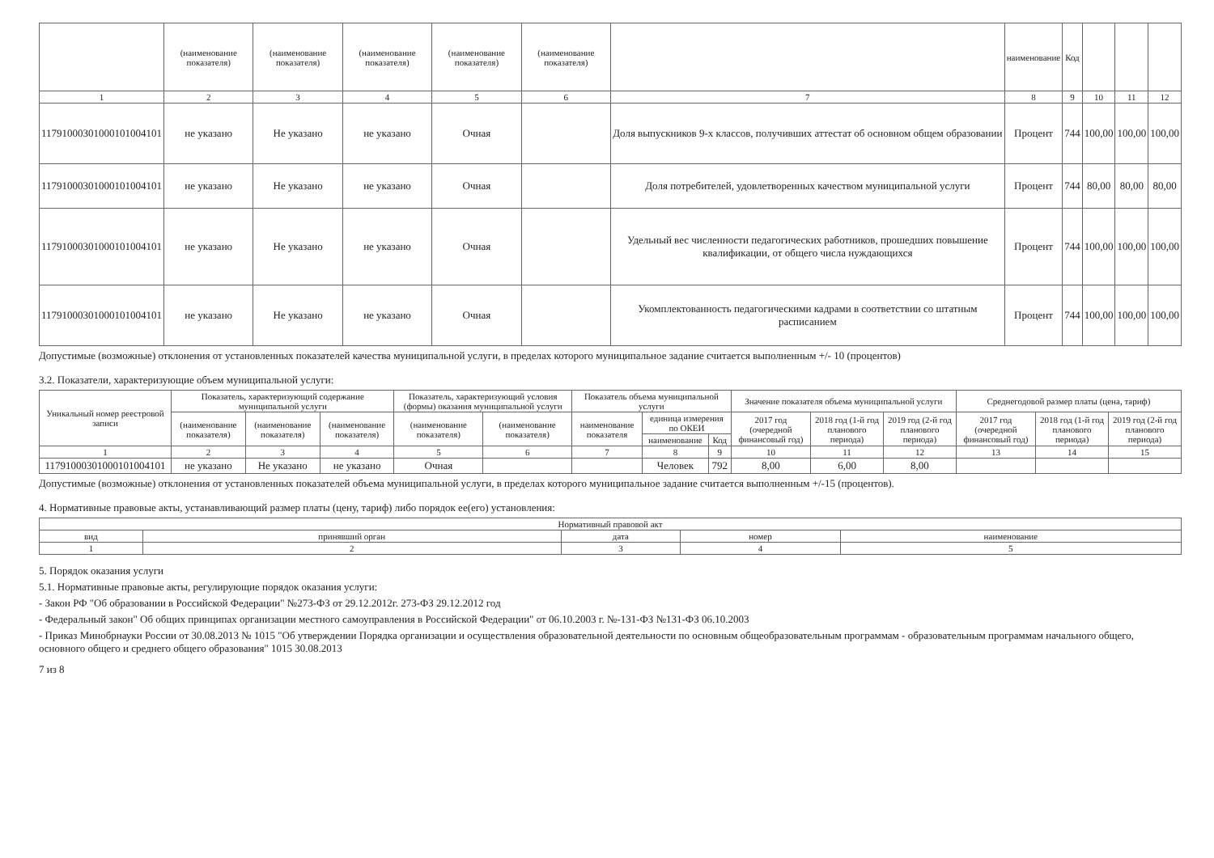| | (наименование показателя) | (наименование показателя) | (наименование показателя) | (наименование показателя) | (наименование показателя) | | наименование | Код | | | |
| 1 | 2 | 3 | 4 | 5 | 6 | 7 | 8 | 9 | 10 | 11 | 12 |
| 11791000301000101004101 | не указано | Не указано | не указано | Очная | | Доля выпускников 9-х классов, получивших аттестат об основном общем образовании | Процент | 744 | 100,00 | 100,00 | 100,00 |
| 11791000301000101004101 | не указано | Не указано | не указано | Очная | | Доля потребителей, удовлетворенных качеством муниципальной услуги | Процент | 744 | 80,00 | 80,00 | 80,00 |
| 11791000301000101004101 | не указано | Не указано | не указано | Очная | | Удельный вес численности педагогических работников, прошедших повышение квалификации, от общего числа нуждающихся | Процент | 744 | 100,00 | 100,00 | 100,00 |
| 11791000301000101004101 | не указано | Не указано | не указано | Очная | | Укомплектованность педагогическими кадрами в соответствии со штатным расписанием | Процент | 744 | 100,00 | 100,00 | 100,00 |
Допустимые (возможные) отклонения от установленных показателей качества муниципальной услуги, в пределах которого муниципальное задание считается выполненным +/- 10 (процентов)
3.2. Показатели, характеризующие объем муниципальной услуги:
| Уникальный номер реестровой записи | Показатель, характеризующий содержание муниципальной услуги | | | Показатель, характеризующий условия (формы) оказания муниципальной услуги | | Показатель объема муниципальной услуги | | | Значение показателя объема муниципальной услуги | | | Среднегодовой размер платы (цена, тариф) | | |
| | (наименование показателя) | (наименование показателя) | (наименование показателя) | (наименование показателя) | (наименование показателя) | наименование показателя | единица измерения по ОКЕИ | | 2017 год (очередной финансовый год) | 2018 год (1-й год планового периода) | 2019 год (2-й год планового периода) | 2017 год (очередной финансовый год) | 2018 год (1-й год планового периода) | 2019 год (2-й год планового периода) |
| | | | | | | | наименование | Код | | | | | | |
| 1 | 2 | 3 | 4 | 5 | 6 | 7 | 8 | 9 | 10 | 11 | 12 | 13 | 14 | 15 |
| 11791000301000101004101 | не указано | Не указано | не указано | Очная | | | Человек | 792 | 8,00 | 6,00 | 8,00 | | | |
Допустимые (возможные) отклонения от установленных показателей объема муниципальной услуги, в пределах которого муниципальное задание считается выполненным +/-15 (процентов).
4. Нормативные правовые акты, устанавливающий размер платы (цену, тариф) либо порядок ее(его) установления:
| Нормативный правовой акт | | | | |
| --- | --- | --- | --- | --- |
| вид | принявший орган | дата | номер | наименование |
| 1 | 2 | 3 | 4 | 5 |
5. Порядок оказания услуги
5.1. Нормативные правовые акты, регулирующие порядок оказания услуги:
- Закон РФ "Об образовании в Российской Федерации" №273-ФЗ от 29.12.2012г. 273-ФЗ 29.12.2012 год
- Федеральный закон" Об общих принципах организации местного самоуправления в Российской Федерации" от 06.10.2003 г. №-131-ФЗ №131-ФЗ 06.10.2003
- Приказ Минобрнауки России от 30.08.2013 № 1015 "Об утверждении Порядка организации и осуществления образовательной деятельности по основным общеобразовательным программам - образовательным программам начального общего, основного общего и среднего общего образования" 1015 30.08.2013
7 из 8